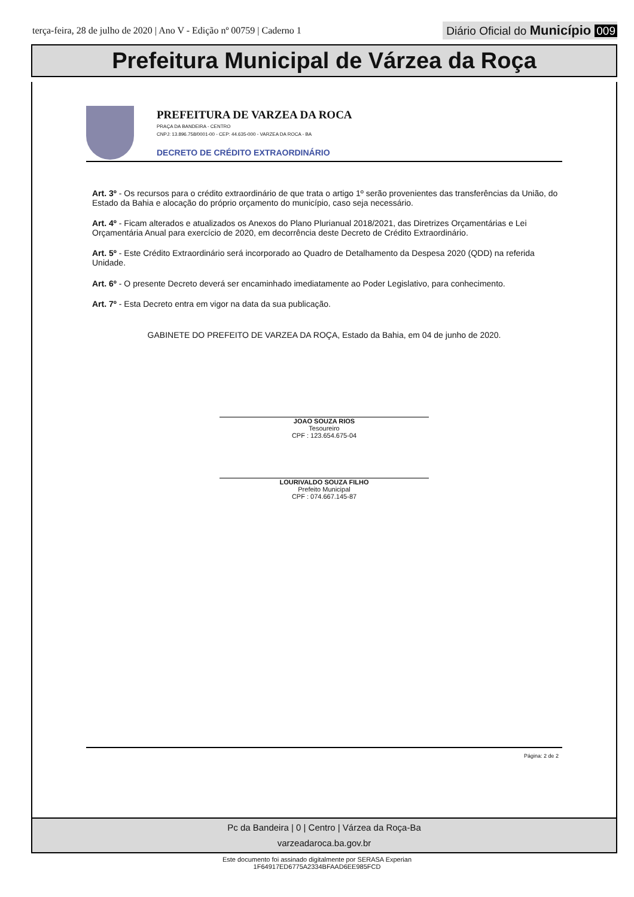terça-feira, 28 de julho de 2020 | Ano V - Edição nº 00759 | Caderno 1
Diário Oficial do Município 009
Prefeitura Municipal de Várzea da Roça
PREFEITURA DE VARZEA DA ROCA
PRAÇA DA BANDEIRA - CENTRO
CNPJ: 13.896.758/0001-00 - CEP: 44.635-000 - VARZEA DA ROCA - BA
DECRETO DE CRÉDITO EXTRAORDINÁRIO
Art. 3º - Os recursos para o crédito extraordinário de que trata o artigo 1º serão provenientes das transferências da União, do Estado da Bahia e alocação do próprio orçamento do município, caso seja necessário.
Art. 4º - Ficam alterados e atualizados os Anexos do Plano Plurianual 2018/2021, das Diretrizes Orçamentárias e Lei Orçamentária Anual para exercício de 2020, em decorrência deste Decreto de Crédito Extraordinário.
Art. 5º - Este Crédito Extraordinário será incorporado ao Quadro de Detalhamento da Despesa 2020 (QDD) na referida Unidade.
Art. 6º - O presente Decreto deverá ser encaminhado imediatamente ao Poder Legislativo, para conhecimento.
Art. 7º - Esta Decreto entra em vigor na data da sua publicação.
GABINETE DO PREFEITO DE VARZEA DA ROÇA, Estado da Bahia, em 04 de junho de 2020.
JOAO SOUZA RIOS
Tesoureiro
CPF : 123.654.675-04
LOURIVALDO SOUZA FILHO
Prefeito Municipal
CPF : 074.667.145-87
Página: 2 de 2
Pc da Bandeira | 0 | Centro | Várzea da Roça-Ba
varzeadaroca.ba.gov.br
Este documento foi assinado digitalmente por SERASA Experian
1F64917ED6775A2334BFAAD6EE985FCD